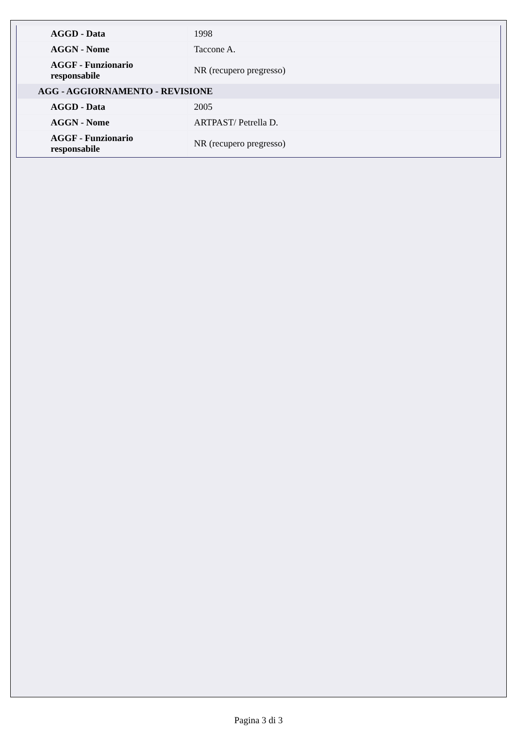| AGGD - Data | 1998 |
| AGGN - Nome | Taccone A. |
| AGGF - Funzionario responsabile | NR (recupero pregresso) |
| AGG - AGGIORNAMENTO - REVISIONE | |
| AGGD - Data | 2005 |
| AGGN - Nome | ARTPAST/ Petrella D. |
| AGGF - Funzionario responsabile | NR (recupero pregresso) |
Pagina 3 di 3